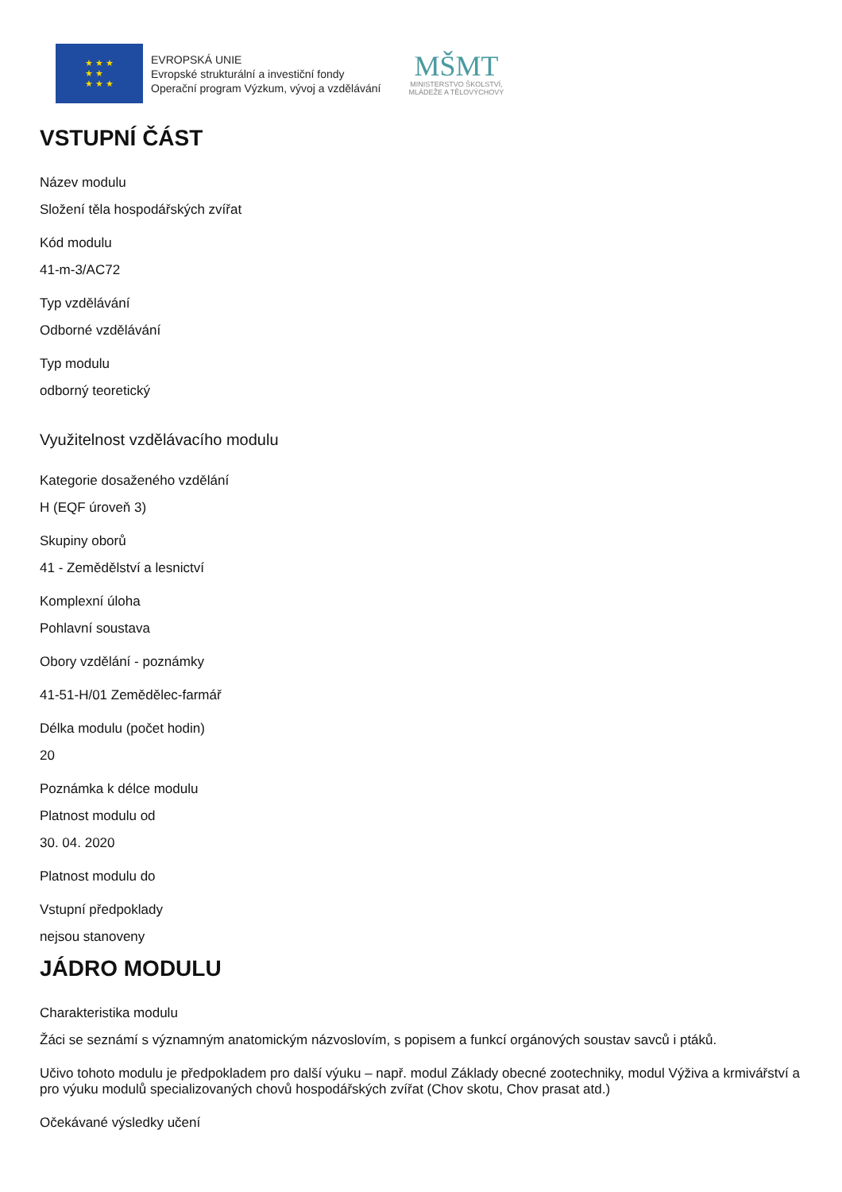★ ★ ★
★ ★
★ ★ ★
EVROPSKÁ UNIE
Evropské strukturální a investiční fondy
Operační program Výzkum, vývoj a vzdělávání
MŠMT
MINISTERSTVO ŠKOLSTVÍ,
MLÁDEŽE A TĚLOVÝCHOVY
VSTUPNÍ ČÁST
Název modulu
Složení těla hospodářských zvířat
Kód modulu
41-m-3/AC72
Typ vzdělávání
Odborné vzdělávání
Typ modulu
odborný teoretický
Využitelnost vzdělávacího modulu
Kategorie dosaženého vzdělání
H (EQF úroveň 3)
Skupiny oborů
41 - Zemědělství a lesnictví
Komplexní úloha
Pohlavní soustava
Obory vzdělání - poznámky
41-51-H/01 Zemědělec-farmář
Délka modulu (počet hodin)
20
Poznámka k délce modulu
Platnost modulu od
30. 04. 2020
Platnost modulu do
Vstupní předpoklady
nejsou stanoveny
JÁDRO MODULU
Charakteristika modulu
Žáci se seznámí s významným anatomickým názvoslovím, s popisem a funkcí orgánových soustav savců i ptáků.
Učivo tohoto modulu je předpokladem pro další výuku – např. modul Základy obecné zootechniky, modul Výživa a krmivářství a pro výuku modulů specializovaných chovů hospodářských zvířat (Chov skotu, Chov prasat atd.)
Očekávané výsledky učení